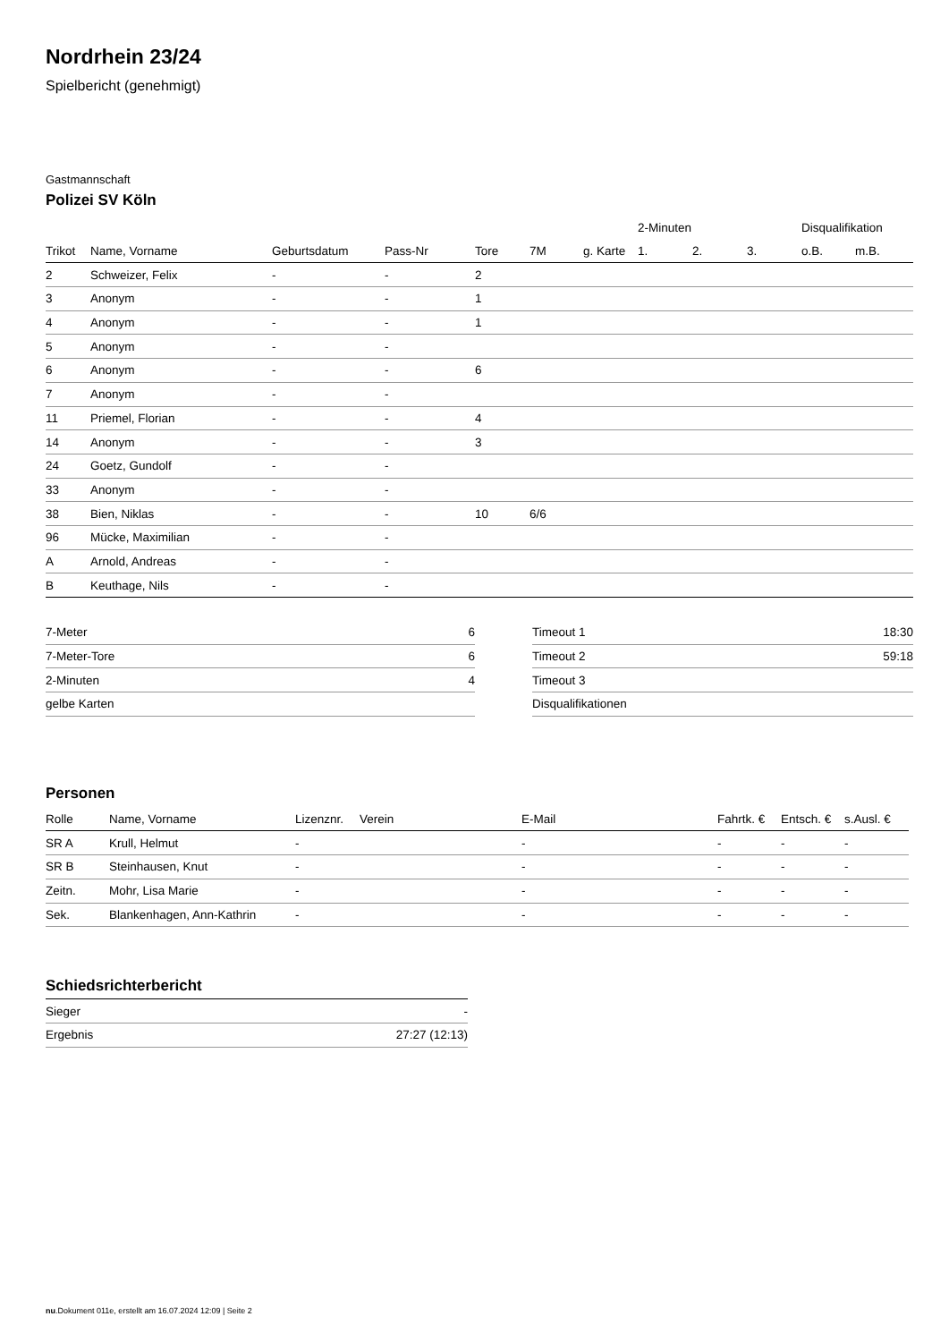Nordrhein 23/24
Spielbericht (genehmigt)
Gastmannschaft
Polizei SV Köln
| | | | | | | | 2-Minuten | | | Disqualifikation | |
| --- | --- | --- | --- | --- | --- | --- | --- | --- | --- | --- | --- |
| Trikot | Name, Vorname | Geburtsdatum | Pass-Nr | Tore | 7M | g. Karte | 1. | 2. | 3. | o.B. | m.B. |
| 2 | Schweizer, Felix | - | - | 2 | | | | | | | |
| 3 | Anonym | - | - | 1 | | | | | | | |
| 4 | Anonym | - | - | 1 | | | | | | | |
| 5 | Anonym | - | - | | | | | | | | |
| 6 | Anonym | - | - | 6 | | | | | | | |
| 7 | Anonym | - | - | | | | | | | | |
| 11 | Priemel, Florian | - | - | 4 | | | | | | | |
| 14 | Anonym | - | - | 3 | | | | | | | |
| 24 | Goetz, Gundolf | - | - | | | | | | | | |
| 33 | Anonym | - | - | | | | | | | | |
| 38 | Bien, Niklas | - | - | 10 | 6/6 | | | | | | |
| 96 | Mücke, Maximilian | - | - | | | | | | | | |
| A | Arnold, Andreas | - | - | | | | | | | | |
| B | Keuthage, Nils | - | - | | | | | | | | |
| 7-Meter | 6 |
| 7-Meter-Tore | 6 |
| 2-Minuten | 4 |
| gelbe Karten | |
| Timeout 1 | 18:30 |
| Timeout 2 | 59:18 |
| Timeout 3 | |
| Disqualifikationen | |
Personen
| Rolle | Name, Vorname | Lizenznr. | Verein | E-Mail | Fahrtk. € | Entsch. € | s.Ausl. € |
| --- | --- | --- | --- | --- | --- | --- | --- |
| SR A | Krull, Helmut | - | | - | - | - | - |
| SR B | Steinhausen, Knut | - | | - | - | - | - |
| Zeitn. | Mohr, Lisa Marie | - | | - | - | - | - |
| Sek. | Blankenhagen, Ann-Kathrin | - | | - | - | - | - |
Schiedsrichterbericht
| Sieger | - |
| Ergebnis | 27:27 (12:13) |
nu.Dokument 011e, erstellt am 16.07.2024 12:09 | Seite 2